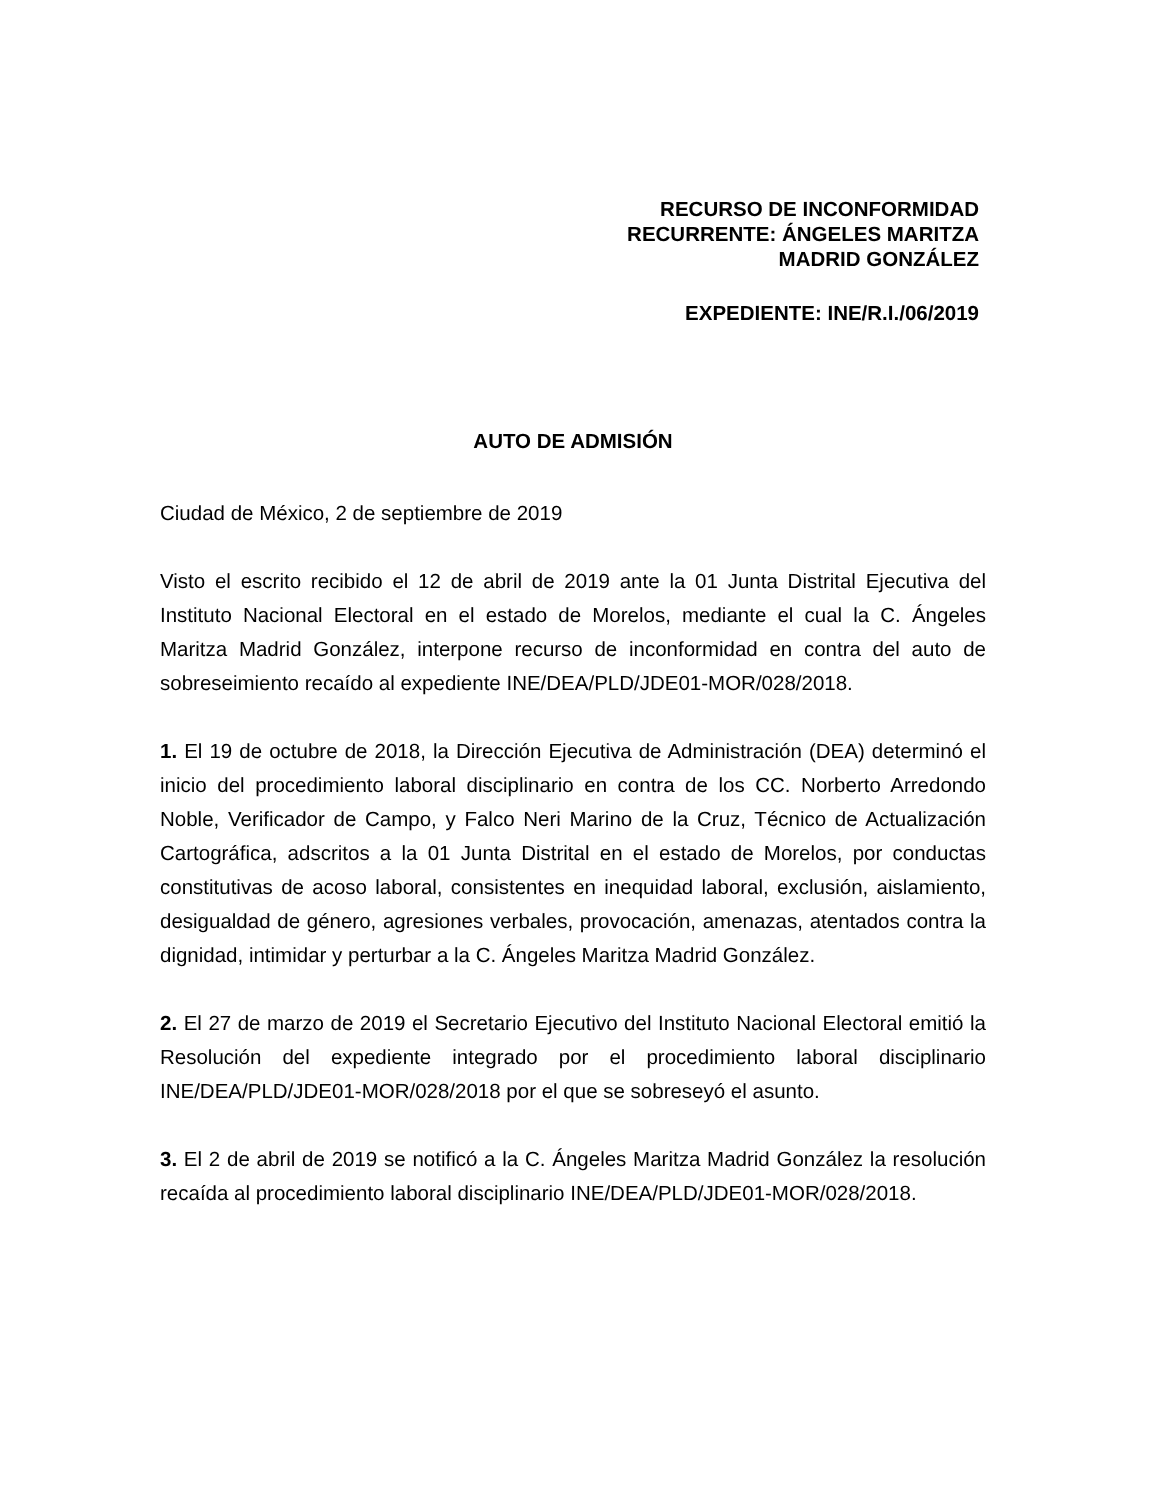RECURSO DE INCONFORMIDAD
RECURRENTE: ÁNGELES MARITZA
MADRID GONZÁLEZ
EXPEDIENTE: INE/R.I./06/2019
AUTO DE ADMISIÓN
Ciudad de México, 2 de septiembre de 2019
Visto el escrito recibido el 12 de abril de 2019 ante la 01 Junta Distrital Ejecutiva del Instituto Nacional Electoral en el estado de Morelos, mediante el cual la C. Ángeles Maritza Madrid González, interpone recurso de inconformidad en contra del auto de sobreseimiento recaído al expediente INE/DEA/PLD/JDE01-MOR/028/2018.
1. El 19 de octubre de 2018, la Dirección Ejecutiva de Administración (DEA) determinó el inicio del procedimiento laboral disciplinario en contra de los CC. Norberto Arredondo Noble, Verificador de Campo, y Falco Neri Marino de la Cruz, Técnico de Actualización Cartográfica, adscritos a la 01 Junta Distrital en el estado de Morelos, por conductas constitutivas de acoso laboral, consistentes en inequidad laboral, exclusión, aislamiento, desigualdad de género, agresiones verbales, provocación, amenazas, atentados contra la dignidad, intimidar y perturbar a la C. Ángeles Maritza Madrid González.
2. El 27 de marzo de 2019 el Secretario Ejecutivo del Instituto Nacional Electoral emitió la Resolución del expediente integrado por el procedimiento laboral disciplinario INE/DEA/PLD/JDE01-MOR/028/2018 por el que se sobreseyó el asunto.
3. El 2 de abril de 2019 se notificó a la C. Ángeles Maritza Madrid González la resolución recaída al procedimiento laboral disciplinario INE/DEA/PLD/JDE01-MOR/028/2018.